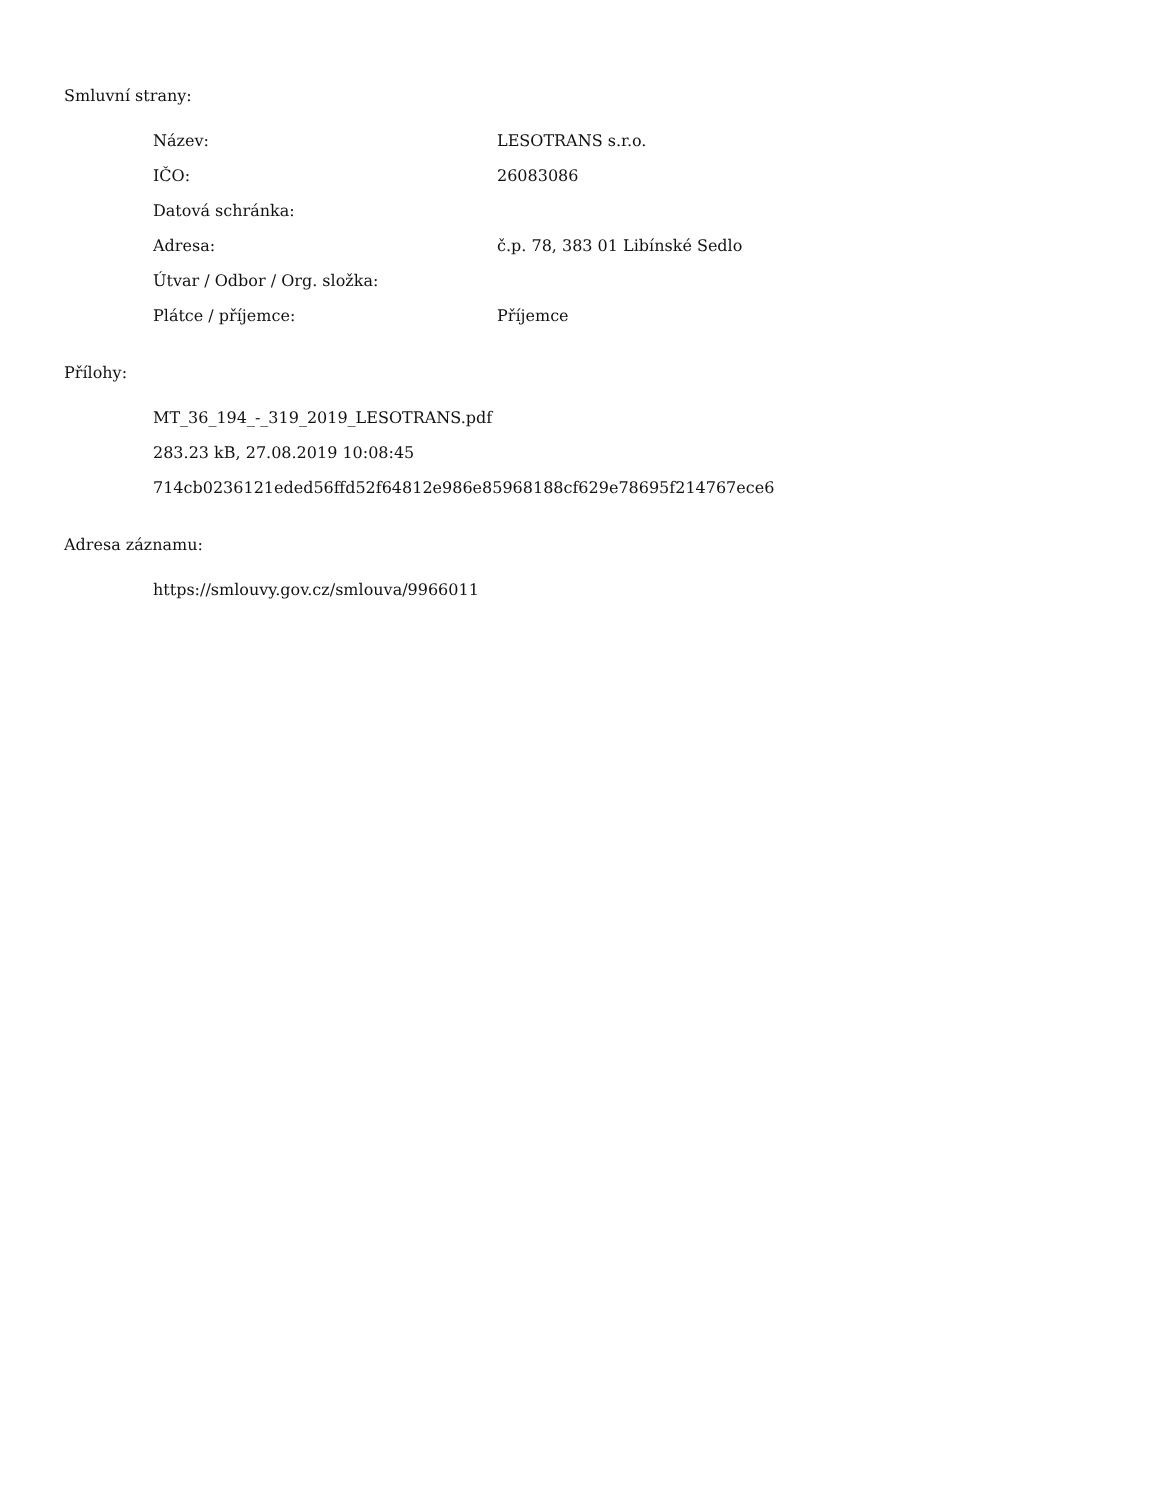Smluvní strany:
| Název: | LESOTRANS s.r.o. |
| IČO: | 26083086 |
| Datová schránka: | |
| Adresa: | č.p. 78, 383 01 Libínské Sedlo |
| Útvar / Odbor / Org. složka: | |
| Plátce / příjemce: | Příjemce |
Přílohy:
MT_36_194_-_319_2019_LESOTRANS.pdf
283.23 kB, 27.08.2019 10:08:45
714cb0236121eded56ffd52f64812e986e85968188cf629e78695f214767ece6
Adresa záznamu:
https://smlouvy.gov.cz/smlouva/9966011